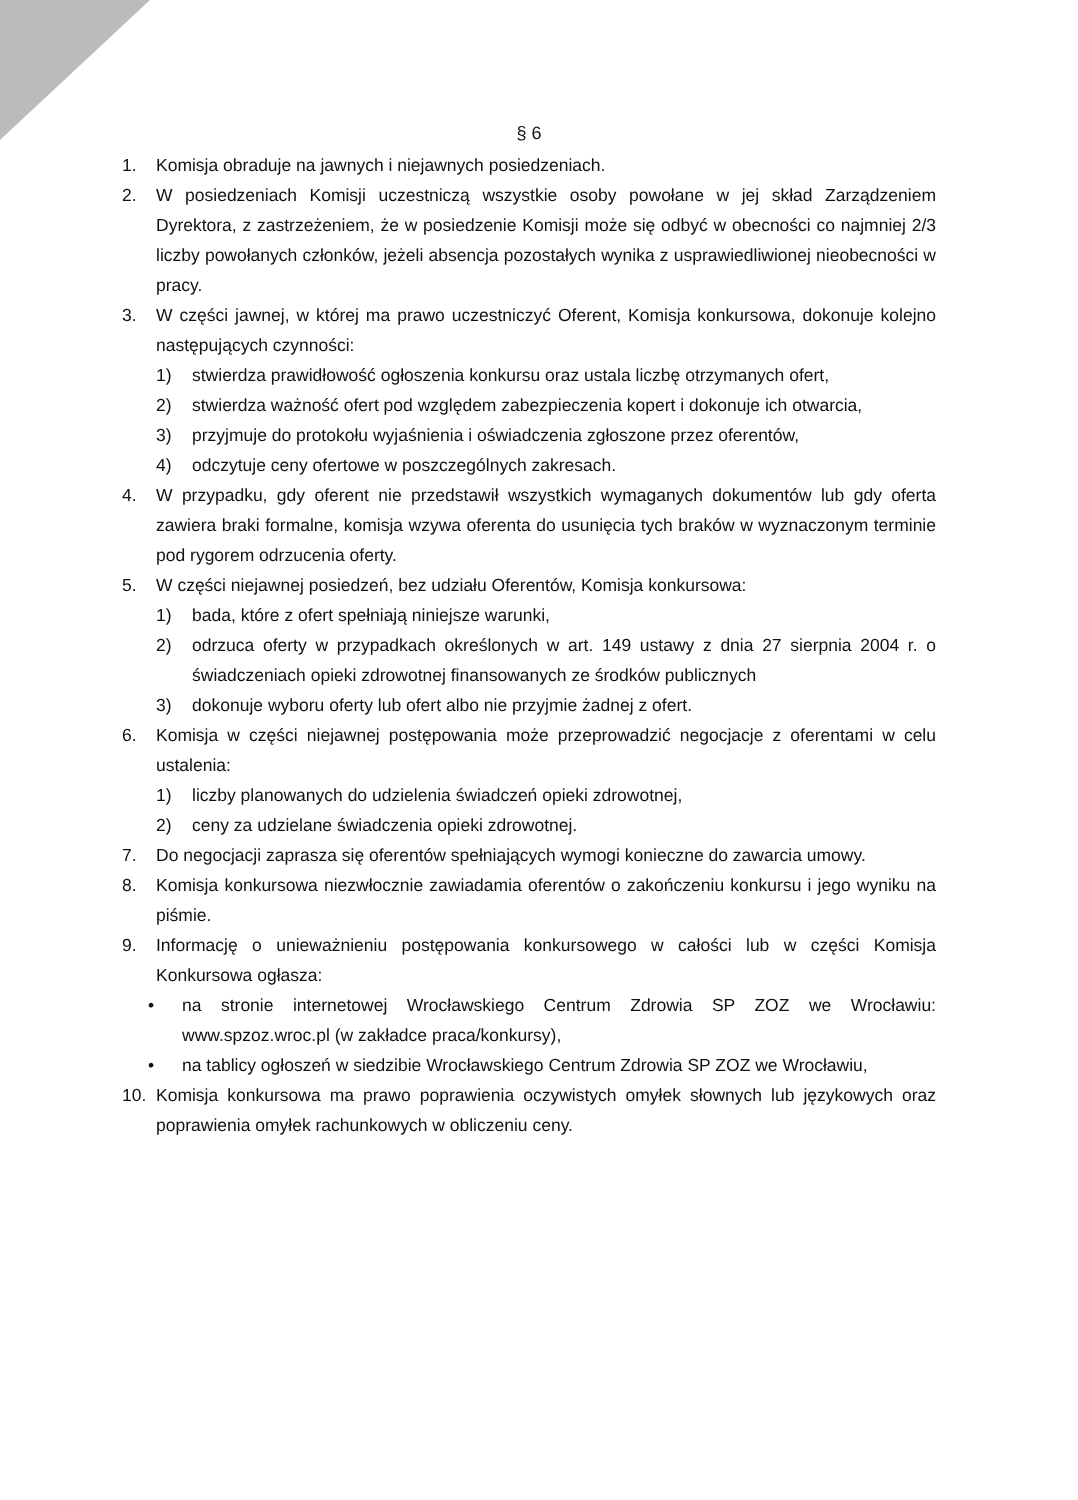§ 6
1. Komisja obraduje na jawnych i niejawnych posiedzeniach.
2. W posiedzeniach Komisji uczestniczą wszystkie osoby powołane w jej skład Zarządzeniem Dyrektora, z zastrzeżeniem, że w posiedzenie Komisji może się odbyć w obecności co najmniej 2/3 liczby powołanych członków, jeżeli absencja pozostałych wynika z usprawiedliwionej nieobecności w pracy.
3. W części jawnej, w której ma prawo uczestniczyć Oferent, Komisja konkursowa, dokonuje kolejno następujących czynności:
1) stwierdza prawidłowość ogłoszenia konkursu oraz ustala liczbę otrzymanych ofert,
2) stwierdza ważność ofert pod względem zabezpieczenia kopert i dokonuje ich otwarcia,
3) przyjmuje do protokołu wyjaśnienia i oświadczenia zgłoszone przez oferentów,
4) odczytuje ceny ofertowe w poszczególnych zakresach.
4. W przypadku, gdy oferent nie przedstawił wszystkich wymaganych dokumentów lub gdy oferta zawiera braki formalne, komisja wzywa oferenta do usunięcia tych braków w wyznaczonym terminie pod rygorem odrzucenia oferty.
5. W części niejawnej posiedzeń, bez udziału Oferentów, Komisja konkursowa:
1) bada, które z ofert spełniają niniejsze warunki,
2) odrzuca oferty w przypadkach określonych w art. 149 ustawy z dnia 27 sierpnia 2004 r. o świadczeniach opieki zdrowotnej finansowanych ze środków publicznych
3) dokonuje wyboru oferty lub ofert albo nie przyjmie żadnej z ofert.
6. Komisja w części niejawnej postępowania może przeprowadzić negocjacje z oferentami w celu ustalenia:
1) liczby planowanych do udzielenia świadczeń opieki zdrowotnej,
2) ceny za udzielane świadczenia opieki zdrowotnej.
7. Do negocjacji zaprasza się oferentów spełniających wymogi konieczne do zawarcia umowy.
8. Komisja konkursowa niezwłocznie zawiadamia oferentów o zakończeniu konkursu i jego wyniku na piśmie.
9. Informację o unieważnieniu postępowania konkursowego w całości lub w części Komisja Konkursowa ogłasza:
• na stronie internetowej Wrocławskiego Centrum Zdrowia SP ZOZ we Wrocławiu: www.spzoz.wroc.pl (w zakładce praca/konkursy),
• na tablicy ogłoszeń w siedzibie Wrocławskiego Centrum Zdrowia SP ZOZ we Wrocławiu,
10. Komisja konkursowa ma prawo poprawienia oczywistych omyłek słownych lub językowych oraz poprawienia omyłek rachunkowych w obliczeniu ceny.